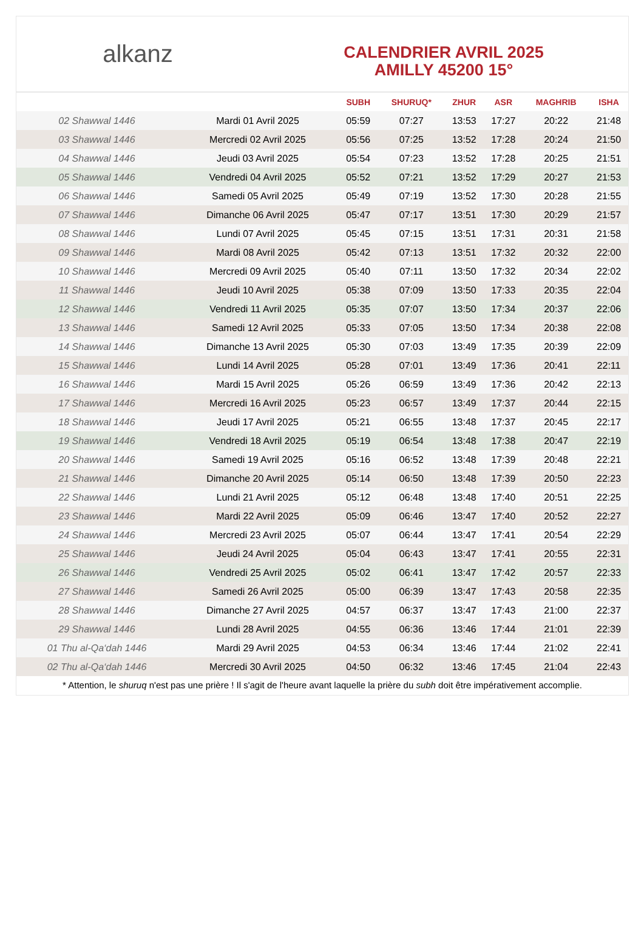alkanz
CALENDRIER AVRIL 2025
AMILLY 45200 15°
| | | SUBH | SHURUQ* | ZHUR | ASR | MAGHRIB | ISHA |
| --- | --- | --- | --- | --- | --- | --- | --- |
| 02 Shawwal 1446 | Mardi 01 Avril 2025 | 05:59 | 07:27 | 13:53 | 17:27 | 20:22 | 21:48 |
| 03 Shawwal 1446 | Mercredi 02 Avril 2025 | 05:56 | 07:25 | 13:52 | 17:28 | 20:24 | 21:50 |
| 04 Shawwal 1446 | Jeudi 03 Avril 2025 | 05:54 | 07:23 | 13:52 | 17:28 | 20:25 | 21:51 |
| 05 Shawwal 1446 | Vendredi 04 Avril 2025 | 05:52 | 07:21 | 13:52 | 17:29 | 20:27 | 21:53 |
| 06 Shawwal 1446 | Samedi 05 Avril 2025 | 05:49 | 07:19 | 13:52 | 17:30 | 20:28 | 21:55 |
| 07 Shawwal 1446 | Dimanche 06 Avril 2025 | 05:47 | 07:17 | 13:51 | 17:30 | 20:29 | 21:57 |
| 08 Shawwal 1446 | Lundi 07 Avril 2025 | 05:45 | 07:15 | 13:51 | 17:31 | 20:31 | 21:58 |
| 09 Shawwal 1446 | Mardi 08 Avril 2025 | 05:42 | 07:13 | 13:51 | 17:32 | 20:32 | 22:00 |
| 10 Shawwal 1446 | Mercredi 09 Avril 2025 | 05:40 | 07:11 | 13:50 | 17:32 | 20:34 | 22:02 |
| 11 Shawwal 1446 | Jeudi 10 Avril 2025 | 05:38 | 07:09 | 13:50 | 17:33 | 20:35 | 22:04 |
| 12 Shawwal 1446 | Vendredi 11 Avril 2025 | 05:35 | 07:07 | 13:50 | 17:34 | 20:37 | 22:06 |
| 13 Shawwal 1446 | Samedi 12 Avril 2025 | 05:33 | 07:05 | 13:50 | 17:34 | 20:38 | 22:08 |
| 14 Shawwal 1446 | Dimanche 13 Avril 2025 | 05:30 | 07:03 | 13:49 | 17:35 | 20:39 | 22:09 |
| 15 Shawwal 1446 | Lundi 14 Avril 2025 | 05:28 | 07:01 | 13:49 | 17:36 | 20:41 | 22:11 |
| 16 Shawwal 1446 | Mardi 15 Avril 2025 | 05:26 | 06:59 | 13:49 | 17:36 | 20:42 | 22:13 |
| 17 Shawwal 1446 | Mercredi 16 Avril 2025 | 05:23 | 06:57 | 13:49 | 17:37 | 20:44 | 22:15 |
| 18 Shawwal 1446 | Jeudi 17 Avril 2025 | 05:21 | 06:55 | 13:48 | 17:37 | 20:45 | 22:17 |
| 19 Shawwal 1446 | Vendredi 18 Avril 2025 | 05:19 | 06:54 | 13:48 | 17:38 | 20:47 | 22:19 |
| 20 Shawwal 1446 | Samedi 19 Avril 2025 | 05:16 | 06:52 | 13:48 | 17:39 | 20:48 | 22:21 |
| 21 Shawwal 1446 | Dimanche 20 Avril 2025 | 05:14 | 06:50 | 13:48 | 17:39 | 20:50 | 22:23 |
| 22 Shawwal 1446 | Lundi 21 Avril 2025 | 05:12 | 06:48 | 13:48 | 17:40 | 20:51 | 22:25 |
| 23 Shawwal 1446 | Mardi 22 Avril 2025 | 05:09 | 06:46 | 13:47 | 17:40 | 20:52 | 22:27 |
| 24 Shawwal 1446 | Mercredi 23 Avril 2025 | 05:07 | 06:44 | 13:47 | 17:41 | 20:54 | 22:29 |
| 25 Shawwal 1446 | Jeudi 24 Avril 2025 | 05:04 | 06:43 | 13:47 | 17:41 | 20:55 | 22:31 |
| 26 Shawwal 1446 | Vendredi 25 Avril 2025 | 05:02 | 06:41 | 13:47 | 17:42 | 20:57 | 22:33 |
| 27 Shawwal 1446 | Samedi 26 Avril 2025 | 05:00 | 06:39 | 13:47 | 17:43 | 20:58 | 22:35 |
| 28 Shawwal 1446 | Dimanche 27 Avril 2025 | 04:57 | 06:37 | 13:47 | 17:43 | 21:00 | 22:37 |
| 29 Shawwal 1446 | Lundi 28 Avril 2025 | 04:55 | 06:36 | 13:46 | 17:44 | 21:01 | 22:39 |
| 01 Thu al-Qa‘dah 1446 | Mardi 29 Avril 2025 | 04:53 | 06:34 | 13:46 | 17:44 | 21:02 | 22:41 |
| 02 Thu al-Qa‘dah 1446 | Mercredi 30 Avril 2025 | 04:50 | 06:32 | 13:46 | 17:45 | 21:04 | 22:43 |
* Attention, le shuruq n'est pas une prière ! Il s'agit de l'heure avant laquelle la prière du subh doit être impérativement accomplie.